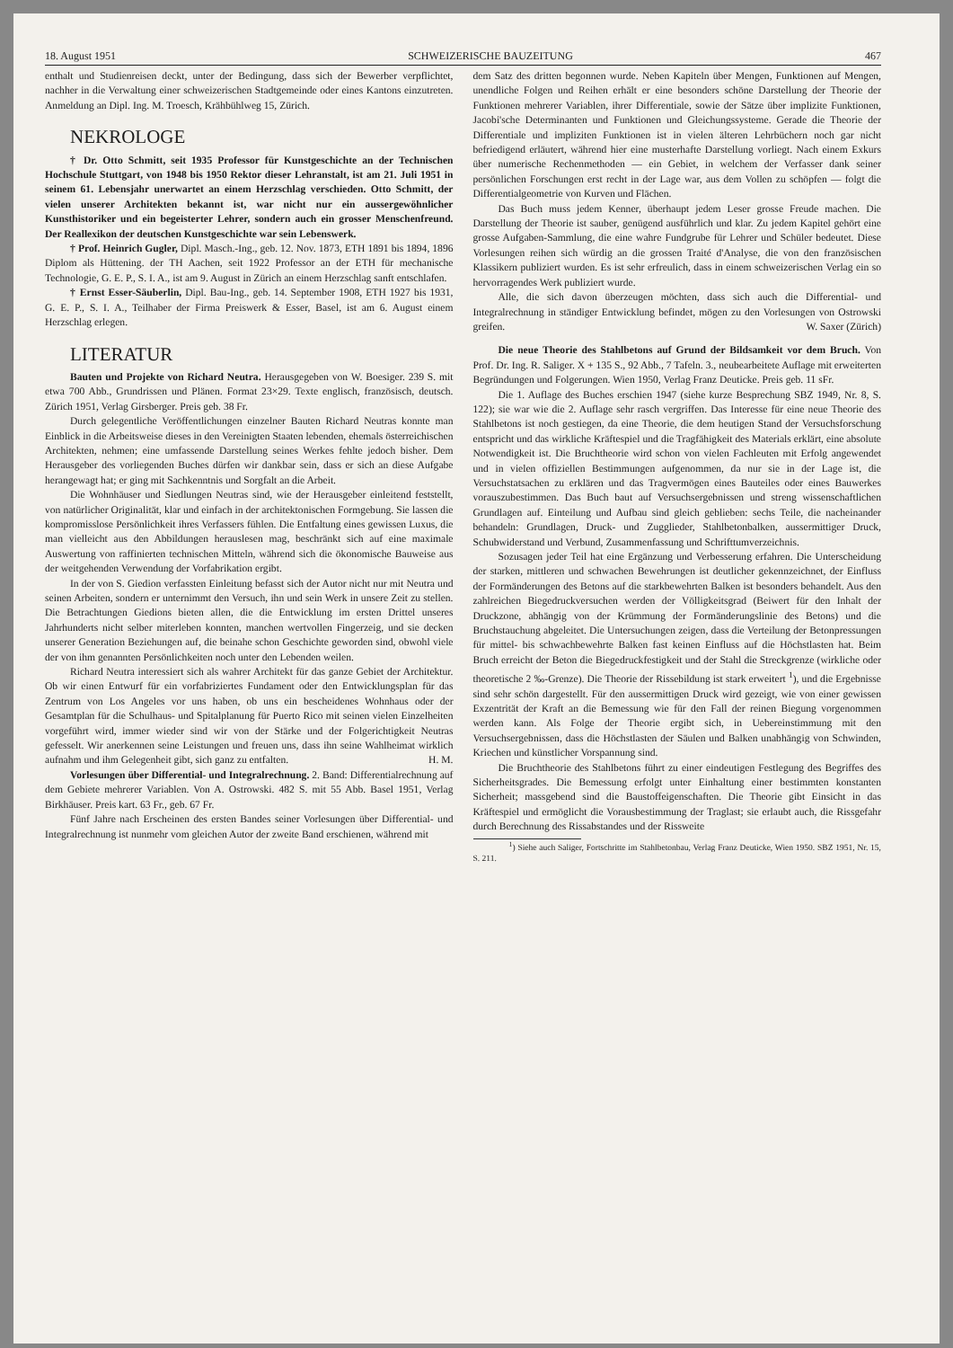18. August 1951 SCHWEIZERISCHE BAUZEITUNG 467
enthalt und Studienreisen deckt, unter der Bedingung, dass sich der Bewerber verpflichtet, nachher in die Verwaltung einer schweizerischen Stadtgemeinde oder eines Kantons einzutreten. Anmeldung an Dipl. Ing. M. Troesch, Krähbühlweg 15, Zürich.
NEKROLOGE
† Dr. Otto Schmitt, seit 1935 Professor für Kunstgeschichte an der Technischen Hochschule Stuttgart, von 1948 bis 1950 Rektor dieser Lehranstalt, ist am 21. Juli 1951 in seinem 61. Lebensjahr unerwartet an einem Herzschlag verschieden. Otto Schmitt, der vielen unserer Architekten bekannt ist, war nicht nur ein aussergewöhnlicher Kunsthistoriker und ein begeisterter Lehrer, sondern auch ein grosser Menschenfreund. Der Reallexikon der deutschen Kunstgeschichte war sein Lebenswerk.
† Prof. Heinrich Gugler, Dipl. Masch.-Ing., geb. 12. Nov. 1873, ETH 1891 bis 1894, 1896 Diplom als Hüttening. der TH Aachen, seit 1922 Professor an der ETH für mechanische Technologie, G. E. P., S. I. A., ist am 9. August in Zürich an einem Herzschlag sanft entschlafen.
† Ernst Esser-Säuberlin, Dipl. Bau-Ing., geb. 14. September 1908, ETH 1927 bis 1931, G. E. P., S. I. A., Teilhaber der Firma Preiswerk & Esser, Basel, ist am 6. August einem Herzschlag erlegen.
LITERATUR
Bauten und Projekte von Richard Neutra. Herausgegeben von W. Boesiger. 239 S. mit etwa 700 Abb., Grundrissen und Plänen. Format 23×29. Texte englisch, französisch, deutsch. Zürich 1951, Verlag Girsberger. Preis geb. 38 Fr.
Durch gelegentliche Veröffentlichungen einzelner Bauten Richard Neutras konnte man Einblick in die Arbeitsweise dieses in den Vereinigten Staaten lebenden, ehemals österreichischen Architekten, nehmen; eine umfassende Darstellung seines Werkes fehlte jedoch bisher. Dem Herausgeber des vorliegenden Buches dürfen wir dankbar sein, dass er sich an diese Aufgabe herangewagt hat; er ging mit Sachkenntnis und Sorgfalt an die Arbeit.
Die Wohnhäuser und Siedlungen Neutras sind, wie der Herausgeber einleitend feststellt, von natürlicher Originalität, klar und einfach in der architektonischen Formgebung. Sie lassen die kompromisslose Persönlichkeit ihres Verfassers fühlen. Die Entfaltung eines gewissen Luxus, die man vielleicht aus den Abbildungen herauslesen mag, beschränkt sich auf eine maximale Auswertung von raffinierten technischen Mitteln, während sich die ökonomische Bauweise aus der weitgehenden Verwendung der Vorfabrikation ergibt.
In der von S. Giedion verfassten Einleitung befasst sich der Autor nicht nur mit Neutra und seinen Arbeiten, sondern er unternimmt den Versuch, ihn und sein Werk in unsere Zeit zu stellen. Die Betrachtungen Giedions bieten allen, die die Entwicklung im ersten Drittel unseres Jahrhunderts nicht selber miterleben konnten, manchen wertvollen Fingerzeig, und sie decken unserer Generation Beziehungen auf, die beinahe schon Geschichte geworden sind, obwohl viele der von ihm genannten Persönlichkeiten noch unter den Lebenden weilen.
Richard Neutra interessiert sich als wahrer Architekt für das ganze Gebiet der Architektur. Ob wir einen Entwurf für ein vorfabriziertes Fundament oder den Entwicklungsplan für das Zentrum von Los Angeles vor uns haben, ob uns ein bescheidenes Wohnhaus oder der Gesamtplan für die Schulhaus- und Spitalplanung für Puerto Rico mit seinen vielen Einzelheiten vorgeführt wird, immer wieder sind wir von der Stärke und der Folgerichtigkeit Neutras gefesselt. Wir anerkennen seine Leistungen und freuen uns, dass ihn seine Wahlheimat wirklich aufnahm und ihm Gelegenheit gibt, sich ganz zu entfalten. H. M.
Vorlesungen über Differential- und Integralrechnung. 2. Band: Differentialrechnung auf dem Gebiete mehrerer Variablen. Von A. Ostrowski. 482 S. mit 55 Abb. Basel 1951, Verlag Birkhäuser. Preis kart. 63 Fr., geb. 67 Fr.
Fünf Jahre nach Erscheinen des ersten Bandes seiner Vorlesungen über Differential- und Integralrechnung ist nunmehr vom gleichen Autor der zweite Band erschienen, während mit
dem Satz des dritten begonnen wurde. Neben Kapiteln über Mengen, Funktionen auf Mengen, unendliche Folgen und Reihen erhält er eine besonders schöne Darstellung der Theorie der Funktionen mehrerer Variablen, ihrer Differentiale, sowie der Sätze über implizite Funktionen, Jacobi'sche Determinanten und Funktionen und Gleichungssysteme. Gerade die Theorie der Differentiale und impliziten Funktionen ist in vielen älteren Lehrbüchern noch gar nicht befriedigend erläutert, während hier eine musterhafte Darstellung vorliegt. Nach einem Exkurs über numerische Rechenmethoden — ein Gebiet, in welchem der Verfasser dank seiner persönlichen Forschungen erst recht in der Lage war, aus dem Vollen zu schöpfen — folgt die Differentialgeometrie von Kurven und Flächen.
Das Buch muss jedem Kenner, überhaupt jedem Leser grosse Freude machen. Die Darstellung der Theorie ist sauber, genügend ausführlich und klar. Zu jedem Kapitel gehört eine grosse Aufgaben-Sammlung, die eine wahre Fundgrube für Lehrer und Schüler bedeutet. Diese Vorlesungen reihen sich würdig an die grossen Traité d'Analyse, die von den französischen Klassikern publiziert wurden. Es ist sehr erfreulich, dass in einem schweizerischen Verlag ein so hervorragendes Werk publiziert wurde.
Alle, die sich davon überzeugen möchten, dass sich auch die Differential- und Integralrechnung in ständiger Entwicklung befindet, mögen zu den Vorlesungen von Ostrowski greifen. W. Saxer (Zürich)
Die neue Theorie des Stahlbetons auf Grund der Bildsamkeit vor dem Bruch. Von Prof. Dr. Ing. R. Saliger. X + 135 S., 92 Abb., 7 Tafeln. 3., neubearbeitete Auflage mit erweiterten Begründungen und Folgerungen. Wien 1950, Verlag Franz Deuticke. Preis geb. 11 sFr.
Die 1. Auflage des Buches erschien 1947 (siehe kurze Besprechung SBZ 1949, Nr. 8, S. 122); sie war wie die 2. Auflage sehr rasch vergriffen. Das Interesse für eine neue Theorie des Stahlbetons ist noch gestiegen, da eine Theorie, die dem heutigen Stand der Versuchsforschung entspricht und das wirkliche Kräftespiel und die Tragfähigkeit des Materials erklärt, eine absolute Notwendigkeit ist. Die Bruchtheorie wird schon von vielen Fachleuten mit Erfolg angewendet und in vielen offiziellen Bestimmungen aufgenommen, da nur sie in der Lage ist, die Versuchstatsachen zu erklären und das Tragvermögen eines Bauteiles oder eines Bauwerkes vorauszubestimmen. Das Buch baut auf Versuchsergebnissen und streng wissenschaftlichen Grundlagen auf. Einteilung und Aufbau sind gleich geblieben: sechs Teile, die nacheinander behandeln: Grundlagen, Druck- und Zugglieder, Stahlbetonbalken, aussermittiger Druck, Schubwiderstand und Verbund, Zusammenfassung und Schrifttumverzeichnis.
Sozusagen jeder Teil hat eine Ergänzung und Verbesserung erfahren. Die Unterscheidung der starken, mittleren und schwachen Bewehrungen ist deutlicher gekennzeichnet, der Einfluss der Formänderungen des Betons auf die starkbewehrten Balken ist besonders behandelt. Aus den zahlreichen Biegedruckversuchen werden der Völligkeitsgrad (Beiwert für den Inhalt der Druckzone, abhängig von der Krümmung der Formänderungslinie des Betons) und die Bruchstauchung abgeleitet. Die Untersuchungen zeigen, dass die Verteilung der Betonpressungen für mittel- bis schwachbewehrte Balken fast keinen Einfluss auf die Höchstlasten hat. Beim Bruch erreicht der Beton die Biegedruckfestigkeit und der Stahl die Streckgrenze (wirkliche oder theoretische 2 ‰-Grenze). Die Theorie der Rissebildung ist stark erweitert <sup>1</sup>), und die Ergebnisse sind sehr schön dargestellt. Für den aussermittigen Druck wird gezeigt, wie von einer gewissen Exzentrität der Kraft an die Bemessung wie für den Fall der reinen Biegung vorgenommen werden kann. Als Folge der Theorie ergibt sich, in Uebereinstimmung mit den Versuchsergebnissen, dass die Höchstlasten der Säulen und Balken unabhängig von Schwinden, Kriechen und künstlicher Vorspannung sind.
Die Bruchtheorie des Stahlbetons führt zu einer eindeutigen Festlegung des Begriffes des Sicherheitsgrades. Die Bemessung erfolgt unter Einhaltung einer bestimmten konstanten Sicherheit; massgebend sind die Baustoffeigenschaften. Die Theorie gibt Einsicht in das Kräftespiel und ermöglicht die Vorausbestimmung der Traglast; sie erlaubt auch, die Rissgefahr durch Berechnung des Rissabstandes und der Rissweite
<sup>1</sup>) Siehe auch Saliger, Fortschritte im Stahlbetonbau, Verlag Franz Deuticke, Wien 1950. SBZ 1951, Nr. 15, S. 211.